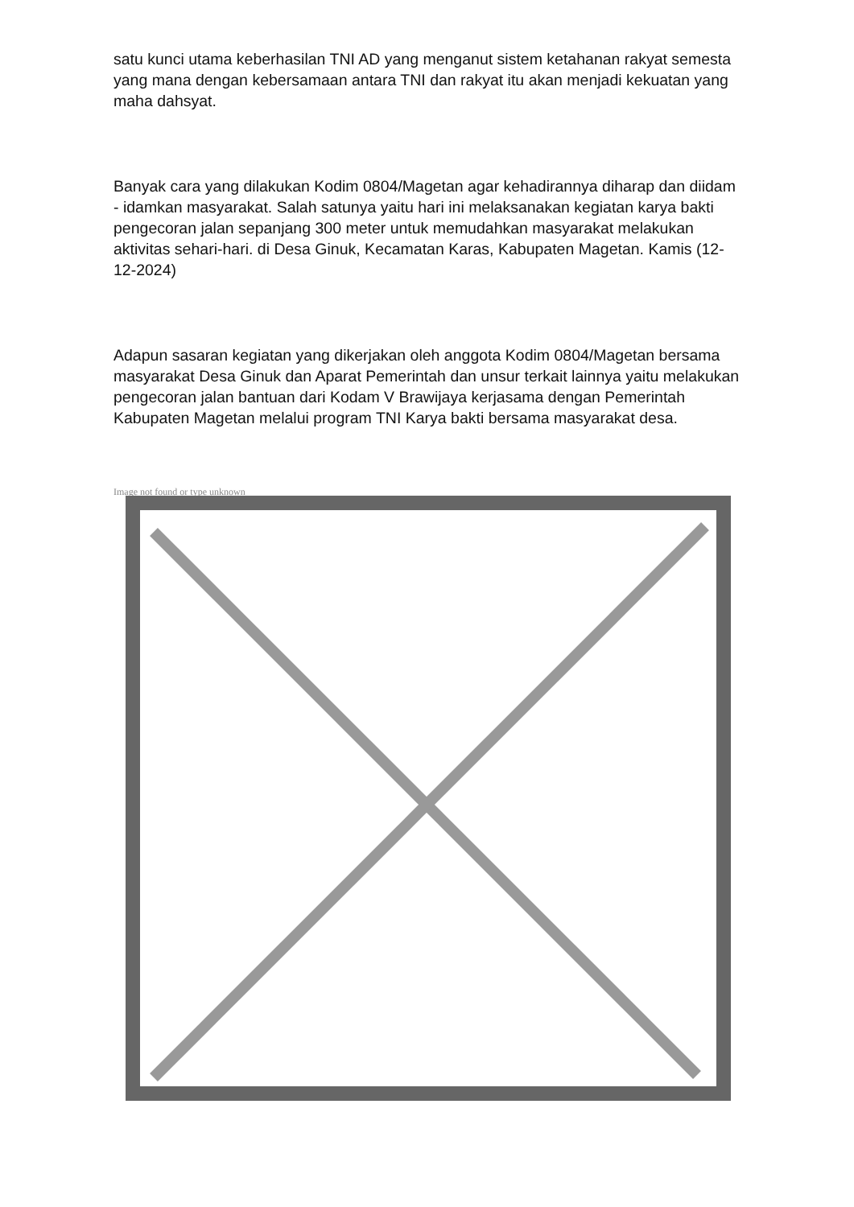satu kunci utama keberhasilan TNI AD yang menganut sistem ketahanan rakyat semesta yang mana dengan kebersamaan antara TNI dan rakyat itu akan menjadi kekuatan yang maha dahsyat.
Banyak cara yang dilakukan Kodim 0804/Magetan agar kehadirannya diharap dan diidam - idamkan masyarakat. Salah satunya yaitu hari ini melaksanakan kegiatan karya bakti pengecoran jalan sepanjang 300 meter untuk memudahkan masyarakat melakukan aktivitas sehari-hari. di Desa Ginuk, Kecamatan Karas, Kabupaten Magetan. Kamis (12-12-2024)
Adapun sasaran kegiatan yang dikerjakan oleh anggota Kodim 0804/Magetan bersama masyarakat Desa Ginuk dan Aparat Pemerintah dan unsur terkait lainnya yaitu melakukan pengecoran jalan bantuan dari Kodam V Brawijaya kerjasama dengan Pemerintah Kabupaten Magetan melalui program TNI Karya bakti bersama masyarakat desa.
Image not found or type unknown